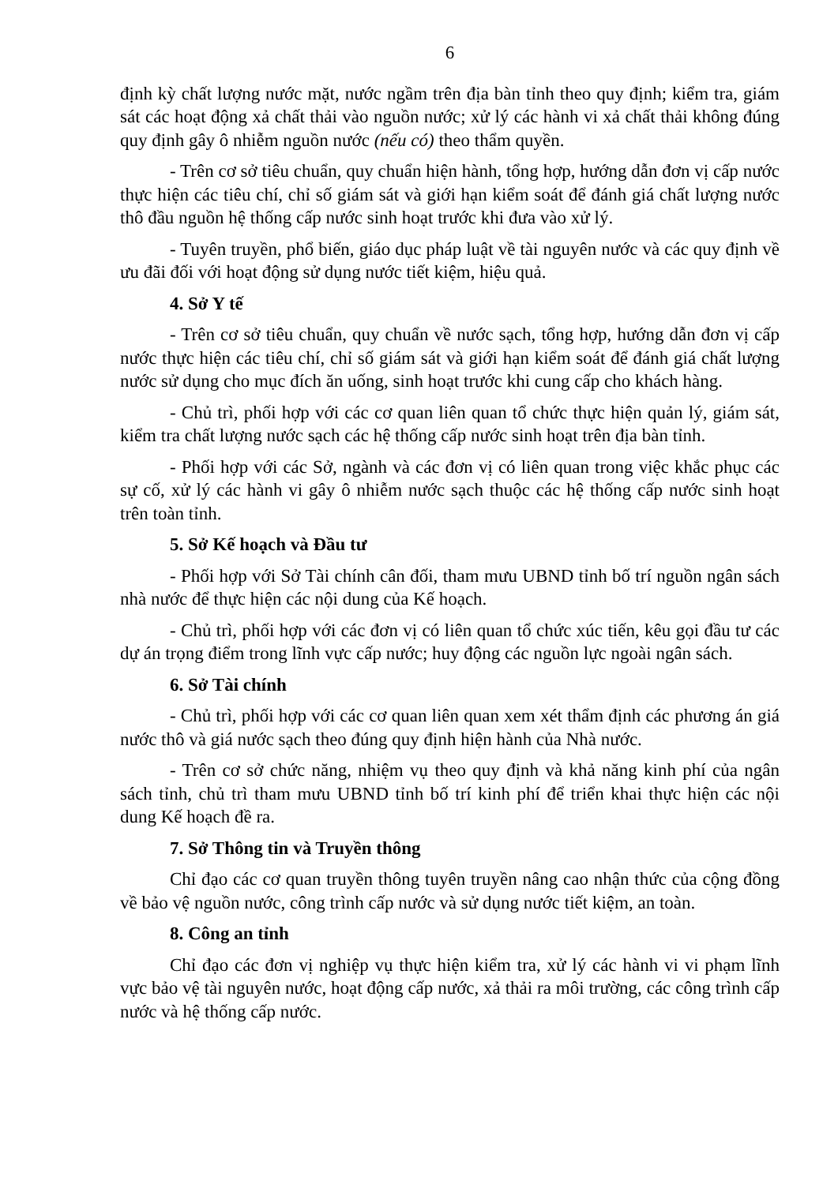6
định kỳ chất lượng nước mặt, nước ngầm trên địa bàn tỉnh theo quy định; kiểm tra, giám sát các hoạt động xả chất thải vào nguồn nước; xử lý các hành vi xả chất thải không đúng quy định gây ô nhiễm nguồn nước (nếu có) theo thẩm quyền.
- Trên cơ sở tiêu chuẩn, quy chuẩn hiện hành, tổng hợp, hướng dẫn đơn vị cấp nước thực hiện các tiêu chí, chỉ số giám sát và giới hạn kiểm soát để đánh giá chất lượng nước thô đầu nguồn hệ thống cấp nước sinh hoạt trước khi đưa vào xử lý.
- Tuyên truyền, phổ biến, giáo dục pháp luật về tài nguyên nước và các quy định về ưu đãi đối với hoạt động sử dụng nước tiết kiệm, hiệu quả.
4. Sở Y tế
- Trên cơ sở tiêu chuẩn, quy chuẩn về nước sạch, tổng hợp, hướng dẫn đơn vị cấp nước thực hiện các tiêu chí, chỉ số giám sát và giới hạn kiểm soát để đánh giá chất lượng nước sử dụng cho mục đích ăn uống, sinh hoạt trước khi cung cấp cho khách hàng.
- Chủ trì, phối hợp với các cơ quan liên quan tổ chức thực hiện quản lý, giám sát, kiểm tra chất lượng nước sạch các hệ thống cấp nước sinh hoạt trên địa bàn tỉnh.
- Phối hợp với các Sở, ngành và các đơn vị có liên quan trong việc khắc phục các sự cố, xử lý các hành vi gây ô nhiễm nước sạch thuộc các hệ thống cấp nước sinh hoạt trên toàn tỉnh.
5. Sở Kế hoạch và Đầu tư
- Phối hợp với Sở Tài chính cân đối, tham mưu UBND tỉnh bố trí nguồn ngân sách nhà nước để thực hiện các nội dung của Kế hoạch.
- Chủ trì, phối hợp với các đơn vị có liên quan tổ chức xúc tiến, kêu gọi đầu tư các dự án trọng điểm trong lĩnh vực cấp nước; huy động các nguồn lực ngoài ngân sách.
6. Sở Tài chính
- Chủ trì, phối hợp với các cơ quan liên quan xem xét thẩm định các phương án giá nước thô và giá nước sạch theo đúng quy định hiện hành của Nhà nước.
- Trên cơ sở chức năng, nhiệm vụ theo quy định và khả năng kinh phí của ngân sách tỉnh, chủ trì tham mưu UBND tỉnh bố trí kinh phí để triển khai thực hiện các nội dung Kế hoạch đề ra.
7. Sở Thông tin và Truyền thông
Chỉ đạo các cơ quan truyền thông tuyên truyền nâng cao nhận thức của cộng đồng về bảo vệ nguồn nước, công trình cấp nước và sử dụng nước tiết kiệm, an toàn.
8. Công an tỉnh
Chỉ đạo các đơn vị nghiệp vụ thực hiện kiểm tra, xử lý các hành vi vi phạm lĩnh vực bảo vệ tài nguyên nước, hoạt động cấp nước, xả thải ra môi trường, các công trình cấp nước và hệ thống cấp nước.